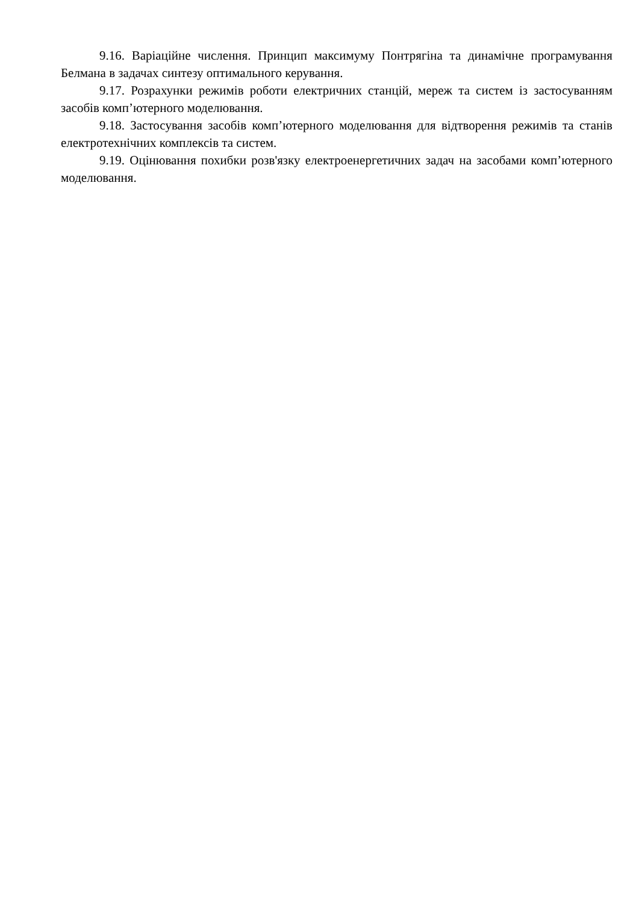9.16. Варіаційне числення. Принцип максимуму Понтрягіна та динамічне програмування Белмана в задачах синтезу оптимального керування.
9.17. Розрахунки режимів роботи електричних станцій, мереж та систем із застосуванням засобів комп’ютерного моделювання.
9.18. Застосування засобів комп’ютерного моделювання для відтворення режимів та станів електротехнічних комплексів та систем.
9.19. Оцінювання похибки розв'язку електроенергетичних задач на засобами комп’ютерного моделювання.